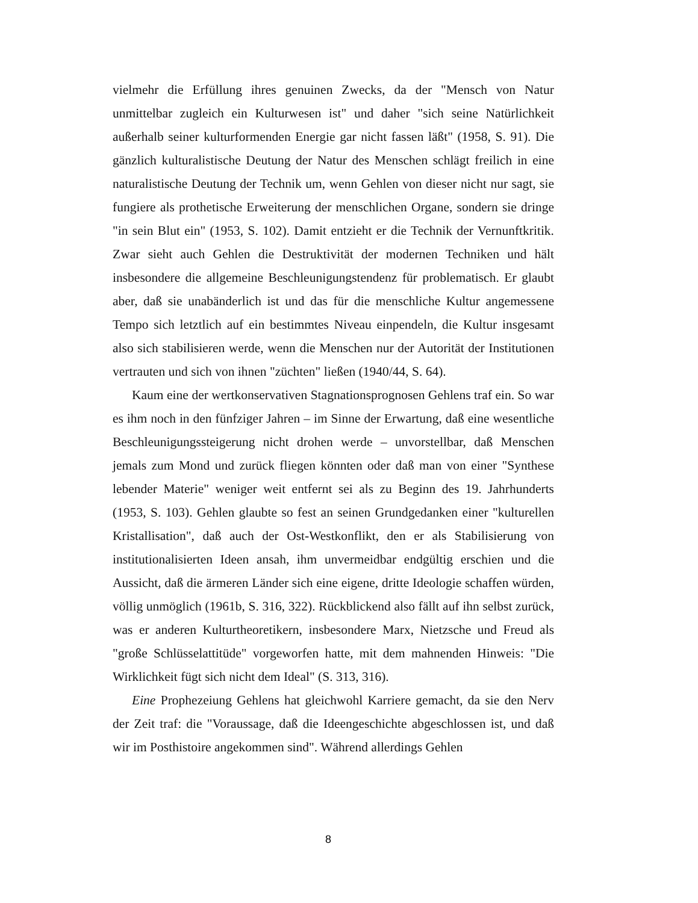vielmehr die Erfüllung ihres genuinen Zwecks, da der "Mensch von Natur unmittelbar zugleich ein Kulturwesen ist" und daher "sich seine Natürlichkeit außerhalb seiner kulturformenden Energie gar nicht fassen läßt" (1958, S. 91). Die gänzlich kulturalistische Deutung der Natur des Menschen schlägt freilich in eine naturalistische Deutung der Technik um, wenn Gehlen von dieser nicht nur sagt, sie fungiere als prothetische Erweiterung der menschlichen Organe, sondern sie dringe "in sein Blut ein" (1953, S. 102). Damit entzieht er die Technik der Vernunftkritik. Zwar sieht auch Gehlen die Destruktivität der modernen Techniken und hält insbesondere die allgemeine Beschleunigungstendenz für problematisch. Er glaubt aber, daß sie unabänderlich ist und das für die menschliche Kultur angemessene Tempo sich letztlich auf ein bestimmtes Niveau einpendeln, die Kultur insgesamt also sich stabilisieren werde, wenn die Menschen nur der Autorität der Institutionen vertrauten und sich von ihnen "züchten" ließen (1940/44, S. 64).
Kaum eine der wertkonservativen Stagnationsprognosen Gehlens traf ein. So war es ihm noch in den fünfziger Jahren – im Sinne der Erwartung, daß eine wesentliche Beschleunigungssteigerung nicht drohen werde – unvorstellbar, daß Menschen jemals zum Mond und zurück fliegen könnten oder daß man von einer "Synthese lebender Materie" weniger weit entfernt sei als zu Beginn des 19. Jahrhunderts (1953, S. 103). Gehlen glaubte so fest an seinen Grundgedanken einer "kulturellen Kristallisation", daß auch der Ost-Westkonflikt, den er als Stabilisierung von institutionalisierten Ideen ansah, ihm unvermeidbar endgültig erschien und die Aussicht, daß die ärmeren Länder sich eine eigene, dritte Ideologie schaffen würden, völlig unmöglich (1961b, S. 316, 322). Rückblickend also fällt auf ihn selbst zurück, was er anderen Kulturtheoretikern, insbesondere Marx, Nietzsche und Freud als "große Schlüsselattitüde" vorgeworfen hatte, mit dem mahnenden Hinweis: "Die Wirklichkeit fügt sich nicht dem Ideal" (S. 313, 316).
Eine Prophezeiung Gehlens hat gleichwohl Karriere gemacht, da sie den Nerv der Zeit traf: die "Voraussage, daß die Ideengeschichte abgeschlossen ist, und daß wir im Posthistoire angekommen sind". Während allerdings Gehlen
8